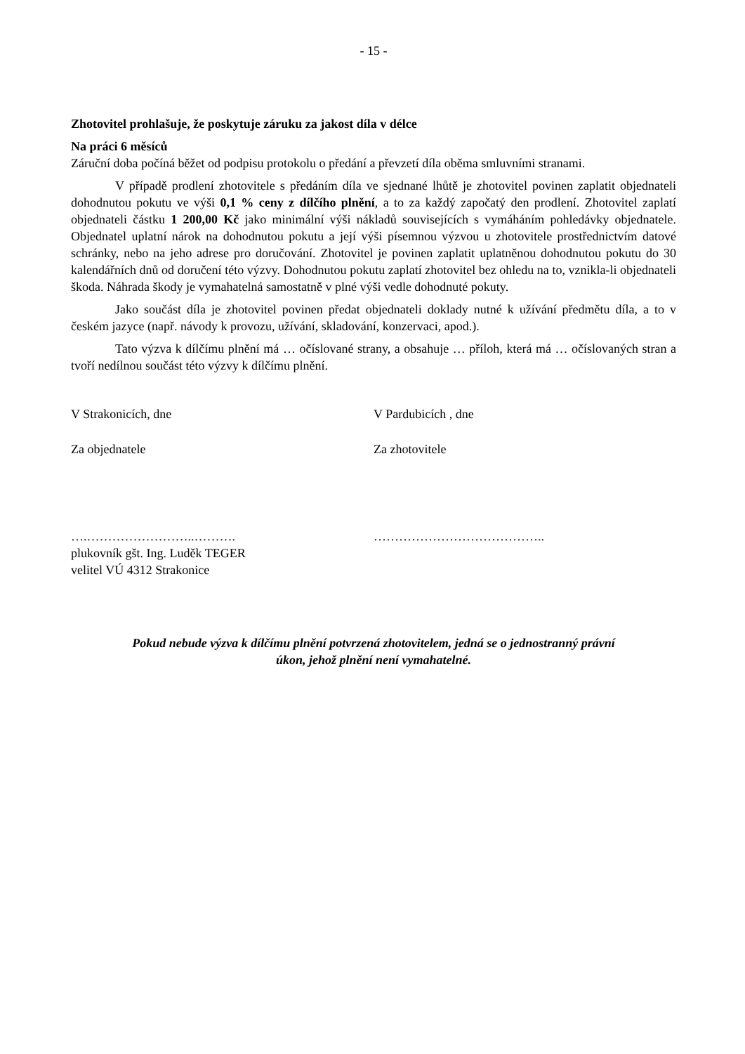- 15 -
Zhotovitel prohlašuje, že poskytuje záruku za jakost díla v délce
Na práci 6 měsíců
Záruční doba počíná běžet od podpisu protokolu o předání a převzetí díla oběma smluvními stranami.
V případě prodlení zhotovitele s předáním díla ve sjednané lhůtě je zhotovitel povinen zaplatit objednateli dohodnutou pokutu ve výši 0,1 % ceny z dílčího plnění, a to za každý započatý den prodlení. Zhotovitel zaplatí objednateli částku 1 200,00 Kč jako minimální výši nákladů souvisejících s vymáháním pohledávky objednatele. Objednatel uplatní nárok na dohodnutou pokutu a její výši písemnou výzvou u zhotovitele prostřednictvím datové schránky, nebo na jeho adrese pro doručování. Zhotovitel je povinen zaplatit uplatněnou dohodnutou pokutu do 30 kalendářních dnů od doručení této výzvy. Dohodnutou pokutu zaplatí zhotovitel bez ohledu na to, vznikla-li objednateli škoda. Náhrada škody je vymahatelná samostatně v plné výši vedle dohodnuté pokuty.
Jako součást díla je zhotovitel povinen předat objednateli doklady nutné k užívání předmětu díla, a to v českém jazyce (např. návody k provozu, užívání, skladování, konzervaci, apod.).
Tato výzva k dílčímu plnění má … očíslované strany, a obsahuje … příloh, která má … očíslovaných stran a tvoří nedílnou součást této výzvy k dílčímu plnění.
V Strakonicích, dne V Pardubicích , dne
Za objednatele Za zhotovitele
….……………………..……….
plukovník gšt. Ing. Luděk TEGER
velitel VÚ 4312 Strakonice
…………………………………..
Pokud nebude výzva k dílčímu plnění potvrzená zhotovitelem, jedná se o jednostranný právní
úkon, jehož plnění není vymahatelné.